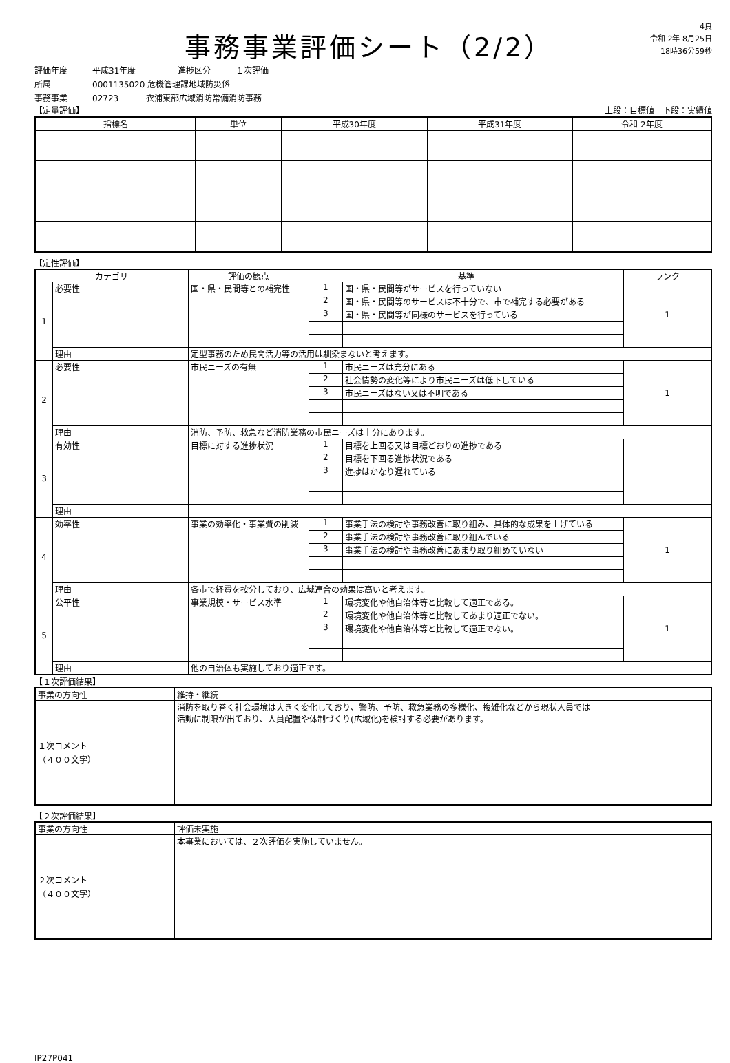事務事業評価シート（2/2）
4頁
令和 2年 8月25日
18時36分59秒
評価年度 平成31年度 進捗区分 １次評価
所属 0001135020 危機管理課地域防災係
事務事業 02723 衣浦東部広域消防常備消防事務
【定量評価】 上段：目標値　下段：実績値
| 指標名 | 単位 | 平成30年度 | 平成31年度 | 令和 2年度 |
| --- | --- | --- | --- | --- |
【定性評価】
| カテゴリ | | 評価の観点 | 基準 | | ランク |
| --- | --- | --- | --- | --- | --- |
| 1 | 必要性 | 国・県・民間等との補完性 | 1 | 国・県・民間等がサービスを行っていない | 1 |
| | | | 2 | 国・県・民間等のサービスは不十分で、市で補完する必要がある | |
| | | | 3 | 国・県・民間等が同様のサービスを行っている | |
| | 理由 | 定型事務のため民間活力等の活用は馴染まないと考えます。 | | | |
| 2 | 必要性 | 市民ニーズの有無 | 1 | 市民ニーズは充分にある | 1 |
| | | | 2 | 社会情勢の変化等により市民ニーズは低下している | |
| | | | 3 | 市民ニーズはない又は不明である | |
| | 理由 | 消防、予防、救急など消防業務の市民ニーズは十分にあります。 | | | |
| 3 | 有効性 | 目標に対する進捗状況 | 1 | 目標を上回る又は目標どおりの進捗である | |
| | | | 2 | 目標を下回る進捗状況である | |
| | | | 3 | 進捗はかなり遅れている | |
| | 理由 | | | | |
| 4 | 効率性 | 事業の効率化・事業費の削減 | 1 | 事業手法の検討や事務改善に取り組み、具体的な成果を上げている | 1 |
| | | | 2 | 事業手法の検討や事務改善に取り組んでいる | |
| | | | 3 | 事業手法の検討や事務改善にあまり取り組めていない | |
| | 理由 | 各市で経費を按分しており、広域連合の効果は高いと考えます。 | | | |
| 5 | 公平性 | 事業規模・サービス水準 | 1 | 環境変化や他自治体等と比較して適正である。 | 1 |
| | | | 2 | 環境変化や他自治体等と比較してあまり適正でない。 | |
| | | | 3 | 環境変化や他自治体等と比較して適正でない。 | |
| | 理由 | 他の自治体も実施しており適正です。 | | | |
【１次評価結果】
| 事業の方向性 | 維持・継続 |
| １次コメント （４００文字） | 消防を取り巻く社会環境は大きく変化しており、警防、予防、救急業務の多様化、複雑化などから現状人員では 活動に制限が出ており、人員配置や体制づくり(広域化)を検討する必要があります。 |
【２次評価結果】
| 事業の方向性 | 評価未実施 |
| ２次コメント （４００文字） | 本事業においては、２次評価を実施していません。 |
IP27P041